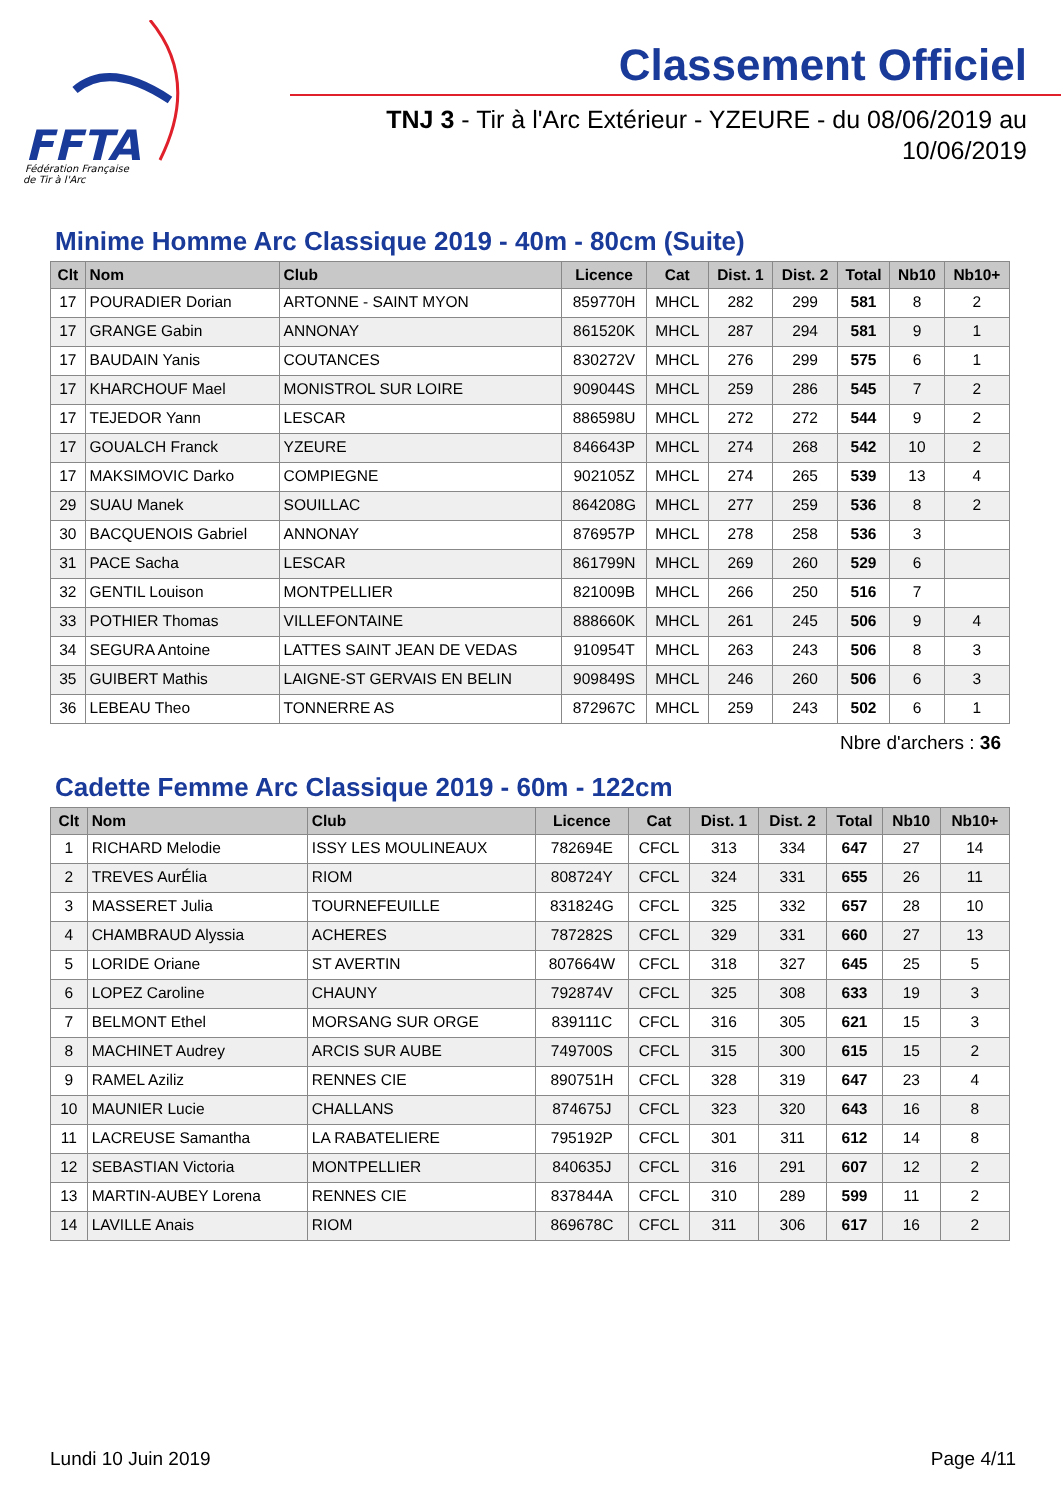FFTA
Fédération Française
de Tir à l'Arc
Classement Officiel
TNJ 3 - Tir à l'Arc Extérieur - YZEURE - du 08/06/2019 au 10/06/2019
Minime Homme Arc Classique 2019 - 40m - 80cm (Suite)
| Clt | Nom | Club | Licence | Cat | Dist. 1 | Dist. 2 | Total | Nb10 | Nb10+ |
| --- | --- | --- | --- | --- | --- | --- | --- | --- | --- |
| 17 | POURADIER Dorian | ARTONNE - SAINT MYON | 859770H | MHCL | 282 | 299 | 581 | 8 | 2 |
| 17 | GRANGE Gabin | ANNONAY | 861520K | MHCL | 287 | 294 | 581 | 9 | 1 |
| 17 | BAUDAIN Yanis | COUTANCES | 830272V | MHCL | 276 | 299 | 575 | 6 | 1 |
| 17 | KHARCHOUF Mael | MONISTROL SUR LOIRE | 909044S | MHCL | 259 | 286 | 545 | 7 | 2 |
| 17 | TEJEDOR Yann | LESCAR | 886598U | MHCL | 272 | 272 | 544 | 9 | 2 |
| 17 | GOUALCH Franck | YZEURE | 846643P | MHCL | 274 | 268 | 542 | 10 | 2 |
| 17 | MAKSIMOVIC Darko | COMPIEGNE | 902105Z | MHCL | 274 | 265 | 539 | 13 | 4 |
| 29 | SUAU Manek | SOUILLAC | 864208G | MHCL | 277 | 259 | 536 | 8 | 2 |
| 30 | BACQUENOIS Gabriel | ANNONAY | 876957P | MHCL | 278 | 258 | 536 | 3 | |
| 31 | PACE Sacha | LESCAR | 861799N | MHCL | 269 | 260 | 529 | 6 | |
| 32 | GENTIL Louison | MONTPELLIER | 821009B | MHCL | 266 | 250 | 516 | 7 | |
| 33 | POTHIER Thomas | VILLEFONTAINE | 888660K | MHCL | 261 | 245 | 506 | 9 | 4 |
| 34 | SEGURA Antoine | LATTES SAINT JEAN DE VEDAS | 910954T | MHCL | 263 | 243 | 506 | 8 | 3 |
| 35 | GUIBERT Mathis | LAIGNE-ST GERVAIS EN BELIN | 909849S | MHCL | 246 | 260 | 506 | 6 | 3 |
| 36 | LEBEAU Theo | TONNERRE AS | 872967C | MHCL | 259 | 243 | 502 | 6 | 1 |
Nbre d'archers : 36
Cadette Femme Arc Classique 2019 - 60m - 122cm
| Clt | Nom | Club | Licence | Cat | Dist. 1 | Dist. 2 | Total | Nb10 | Nb10+ |
| --- | --- | --- | --- | --- | --- | --- | --- | --- | --- |
| 1 | RICHARD Melodie | ISSY LES MOULINEAUX | 782694E | CFCL | 313 | 334 | 647 | 27 | 14 |
| 2 | TREVES AurÉlia | RIOM | 808724Y | CFCL | 324 | 331 | 655 | 26 | 11 |
| 3 | MASSERET Julia | TOURNEFEUILLE | 831824G | CFCL | 325 | 332 | 657 | 28 | 10 |
| 4 | CHAMBRAUD Alyssia | ACHERES | 787282S | CFCL | 329 | 331 | 660 | 27 | 13 |
| 5 | LORIDE Oriane | ST AVERTIN | 807664W | CFCL | 318 | 327 | 645 | 25 | 5 |
| 6 | LOPEZ Caroline | CHAUNY | 792874V | CFCL | 325 | 308 | 633 | 19 | 3 |
| 7 | BELMONT Ethel | MORSANG SUR ORGE | 839111C | CFCL | 316 | 305 | 621 | 15 | 3 |
| 8 | MACHINET Audrey | ARCIS SUR AUBE | 749700S | CFCL | 315 | 300 | 615 | 15 | 2 |
| 9 | RAMEL Aziliz | RENNES CIE | 890751H | CFCL | 328 | 319 | 647 | 23 | 4 |
| 10 | MAUNIER Lucie | CHALLANS | 874675J | CFCL | 323 | 320 | 643 | 16 | 8 |
| 11 | LACREUSE Samantha | LA RABATELIERE | 795192P | CFCL | 301 | 311 | 612 | 14 | 8 |
| 12 | SEBASTIAN Victoria | MONTPELLIER | 840635J | CFCL | 316 | 291 | 607 | 12 | 2 |
| 13 | MARTIN-AUBEY Lorena | RENNES CIE | 837844A | CFCL | 310 | 289 | 599 | 11 | 2 |
| 14 | LAVILLE Anais | RIOM | 869678C | CFCL | 311 | 306 | 617 | 16 | 2 |
Lundi 10 Juin 2019 Page 4/11